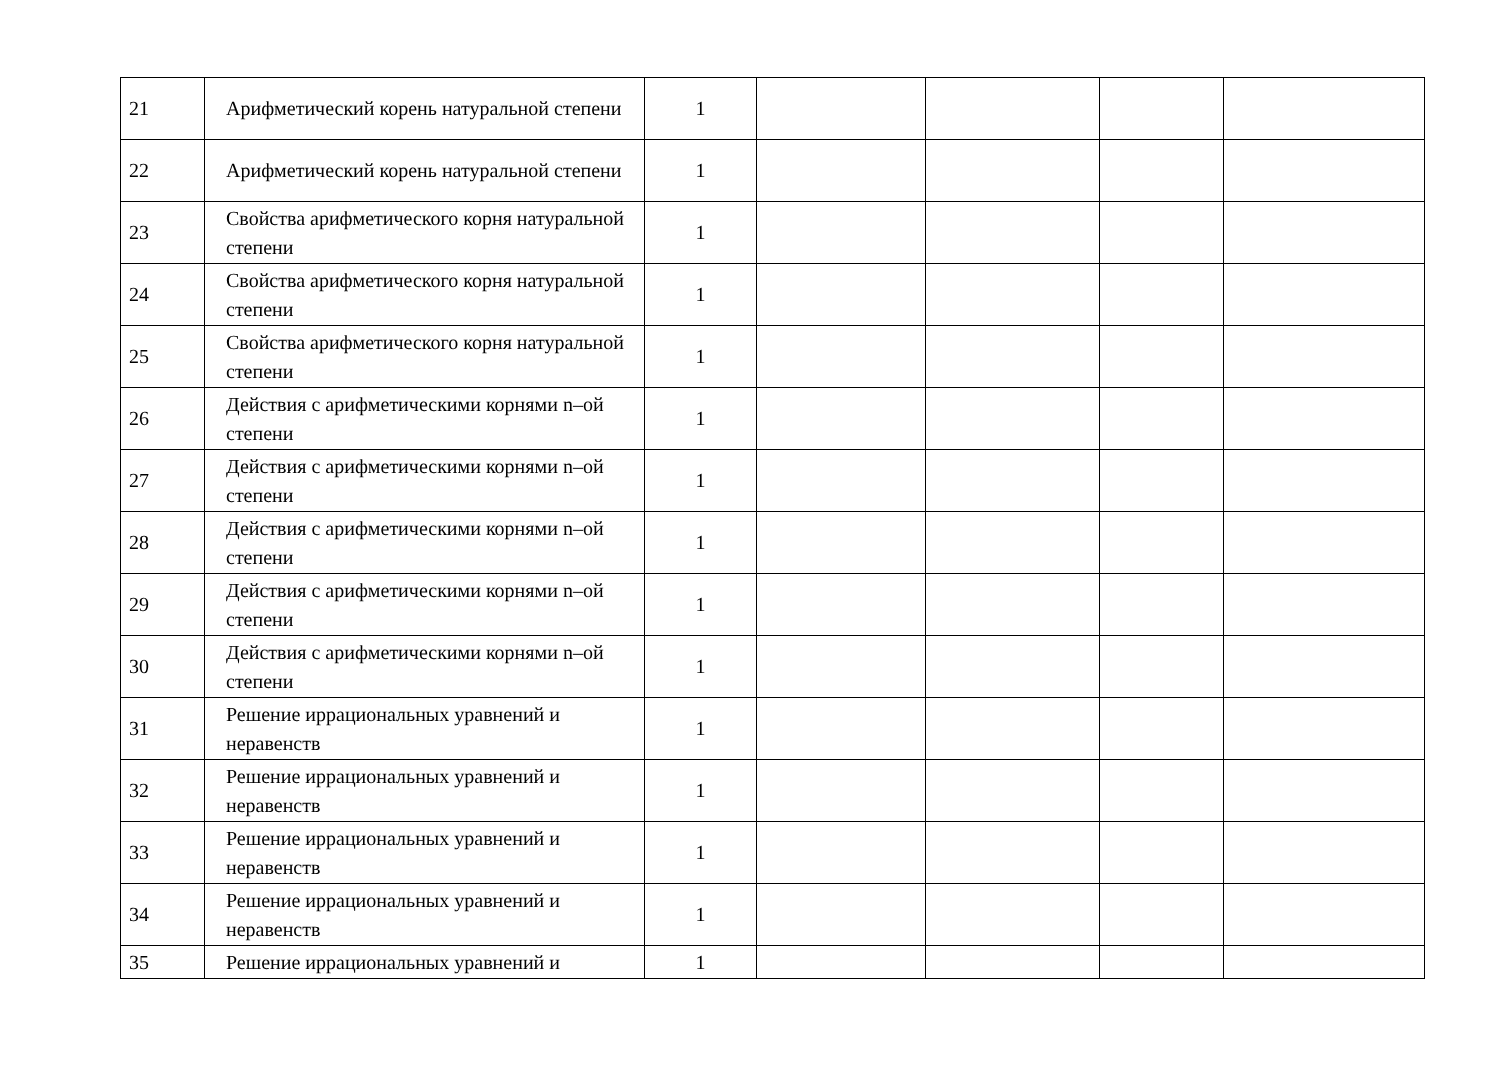| 21 | Арифметический корень натуральной степени | 1 | | | | |
| 22 | Арифметический корень натуральной степени | 1 | | | | |
| 23 | Свойства арифметического корня натуральной степени | 1 | | | | |
| 24 | Свойства арифметического корня натуральной степени | 1 | | | | |
| 25 | Свойства арифметического корня натуральной степени | 1 | | | | |
| 26 | Действия с арифметическими корнями n–ой степени | 1 | | | | |
| 27 | Действия с арифметическими корнями n–ой степени | 1 | | | | |
| 28 | Действия с арифметическими корнями n–ой степени | 1 | | | | |
| 29 | Действия с арифметическими корнями n–ой степени | 1 | | | | |
| 30 | Действия с арифметическими корнями n–ой степени | 1 | | | | |
| 31 | Решение иррациональных уравнений и неравенств | 1 | | | | |
| 32 | Решение иррациональных уравнений и неравенств | 1 | | | | |
| 33 | Решение иррациональных уравнений и неравенств | 1 | | | | |
| 34 | Решение иррациональных уравнений и неравенств | 1 | | | | |
| 35 | Решение иррациональных уравнений и | 1 | | | | |